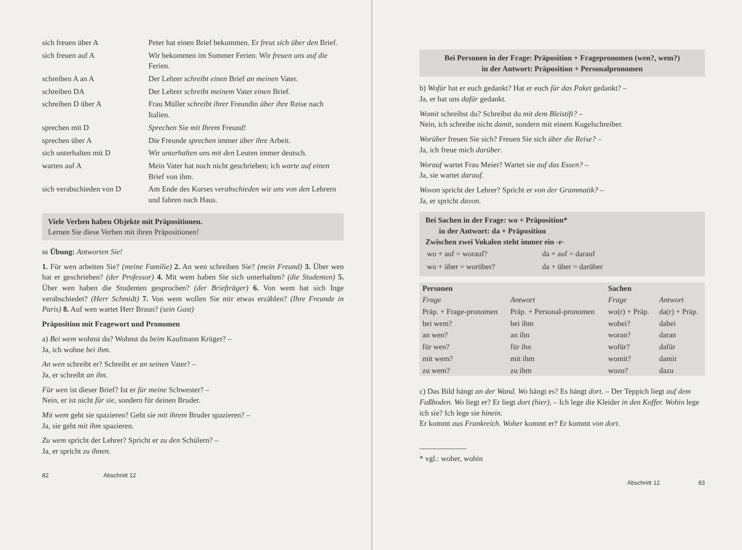| sich freuen über A | Peter hat einen Brief bekommen. Er freut sich über den Brief. |
| sich freuen auf A | Wir bekommen im Sommer Ferien. Wir freuen uns auf die Ferien. |
| schreiben A an A | Der Lehrer schreibt einen Brief an meinen Vater. |
| schreiben DA | Der Lehrer schreibt meinem Vater einen Brief. |
| schreiben D über A | Frau Müller schreibt ihrer Freundin über ihre Reise nach Italien. |
| sprechen mit D | Sprechen Sie mit Ihrem Freund! |
| sprechen über A | Die Freunde sprechen immer über ihre Arbeit. |
| sich unterhalten mit D | Wir unterhalten uns mit den Leuten immer deutsch. |
| warten auf A | Mein Vater hat noch nicht geschrieben; ich warte auf einen Brief von ihm. |
| sich verabschieden von D | Am Ende des Kurses verabschieden wir uns von den Lehrern und fahren nach Haus. |
Viele Verben haben Objekte mit Präpositionen.
Lernen Sie diese Verben mit ihren Präpositionen!
66 Übung: Antworten Sie!
1. Für wen arbeiten Sie? (meine Familie) 2. An wen schreiben Sie? (mein Freund) 3. Über wen hat er geschrieben? (der Professor) 4. Mit wem haben Sie sich unterhalten? (die Studenten) 5. Über wen haben die Studenten gesprochen? (der Briefträger) 6. Von wem hat sich Inge verabschiedet? (Herr Schmidt) 7. Von wem wollen Sie mir etwas erzählen? (Ihre Freunde in Paris) 8. Auf wen wartet Herr Braun? (sein Gast)
Präposition mit Fragewort und Pronomen
a) Bei wem wohnst du? Wohnst du beim Kaufmann Krüger? –
Ja, ich wohne bei ihm.
An wen schreibt er? Schreibt er an seinen Vater? –
Ja, er schreibt an ihn.
Für wen ist dieser Brief? Ist er für meine Schwester? –
Nein, er ist nicht für sie, sondern für deinen Bruder.
Mit wem geht sie spazieren? Geht sie mit ihrem Bruder spazieren? –
Ja, sie geht mit ihm spazieren.
Zu wem spricht der Lehrer? Spricht er zu den Schülern? –
Ja, er spricht zu ihnen.
82 Abschnitt 12
Bei Personen in der Frage: Präposition + Fragepronomen (wen?, wem?)
in der Antwort: Präposition + Personalpronomen
b) Wofür hat er euch gedankt? Hat er euch für das Paket gedankt? –
Ja, er hat uns dafür gedankt.
Womit schreibst du? Schreibst du mit dem Bleistift? –
Nein, ich schreibe nicht damit, sondern mit einem Kugelschreiber.
Worüber freuen Sie sich? Freuen Sie sich über die Reise? –
Ja, ich freue mich darüber.
Worauf wartet Frau Meier? Wartet sie auf das Essen? –
Ja, sie wartet darauf.
Wovon spricht der Lehrer? Spricht er von der Grammatik? –
Ja, er spricht davon.
Bei Sachen in der Frage: wo + Präposition*
in der Antwort: da + Präposition
Zwischen zwei Vokalen steht immer ein -r-
| wo + auf = worauf? | da + auf = darauf |
| wo + über = worüber? | da + über = darüber |
| Personen | | Sachen | |
| --- | --- | --- | --- |
| Frage | Antwort | Frage | Antwort |
| Präp. + Frage-pronomen | Präp. + Personal-pronomen | wo(r) + Präp. | da(r) + Präp. |
| bei wem? | bei ihm | wobei? | dabei |
| an wen? | an ihn | woran? | daran |
| für wen? | für ihn | wofür? | dafür |
| mit wem? | mit ihm | womit? | damit |
| zu wem? | zu ihm | wozu? | dazu |
c) Das Bild hängt an der Wand. Wo hängt es? Es hängt dort. – Der Teppich liegt auf dem Fußboden. Wo liegt er? Er liegt dort (hier). – Ich lege die Kleider in den Koffer. Wohin lege ich sie? Ich lege sie hinein.
Er kommt aus Frankreich. Woher kommt er? Er kommt von dort.
* vgl.: woher, wohin
Abschnitt 12 83